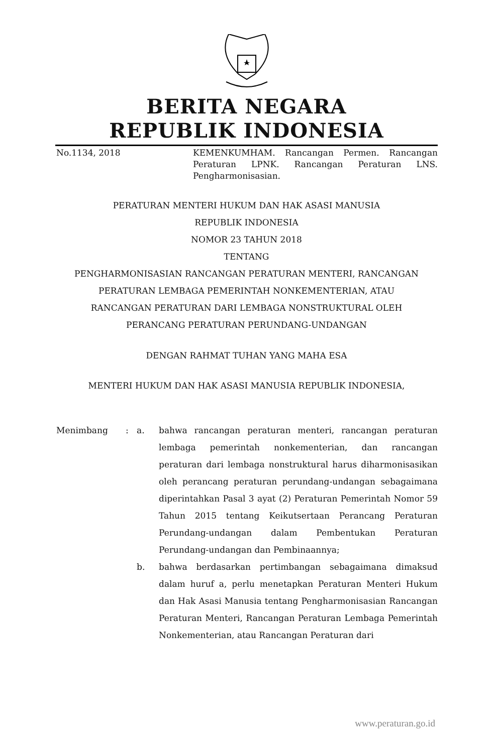BERITA NEGARA
REPUBLIK INDONESIA
No.1134, 2018 KEMENKUMHAM. Rancangan Permen. Rancangan Peraturan LPNK. Rancangan Peraturan LNS. Pengharmonisasian.
PERATURAN MENTERI HUKUM DAN HAK ASASI MANUSIA
REPUBLIK INDONESIA
NOMOR 23 TAHUN 2018
TENTANG
PENGHARMONISASIAN RANCANGAN PERATURAN MENTERI, RANCANGAN
PERATURAN LEMBAGA PEMERINTAH NONKEMENTERIAN, ATAU
RANCANGAN PERATURAN DARI LEMBAGA NONSTRUKTURAL OLEH
PERANCANG PERATURAN PERUNDANG-UNDANGAN
DENGAN RAHMAT TUHAN YANG MAHA ESA
MENTERI HUKUM DAN HAK ASASI MANUSIA REPUBLIK INDONESIA,
Menimbang : a. bahwa rancangan peraturan menteri, rancangan peraturan lembaga pemerintah nonkementerian, dan rancangan peraturan dari lembaga nonstruktural harus diharmonisasikan oleh perancang peraturan perundang-undangan sebagaimana diperintahkan Pasal 3 ayat (2) Peraturan Pemerintah Nomor 59 Tahun 2015 tentang Keikutsertaan Perancang Peraturan Perundang-undangan dalam Pembentukan Peraturan Perundang-undangan dan Pembinaannya;
b. bahwa berdasarkan pertimbangan sebagaimana dimaksud dalam huruf a, perlu menetapkan Peraturan Menteri Hukum dan Hak Asasi Manusia tentang Pengharmonisasian Rancangan Peraturan Menteri, Rancangan Peraturan Lembaga Pemerintah Nonkementerian, atau Rancangan Peraturan dari
www.peraturan.go.id